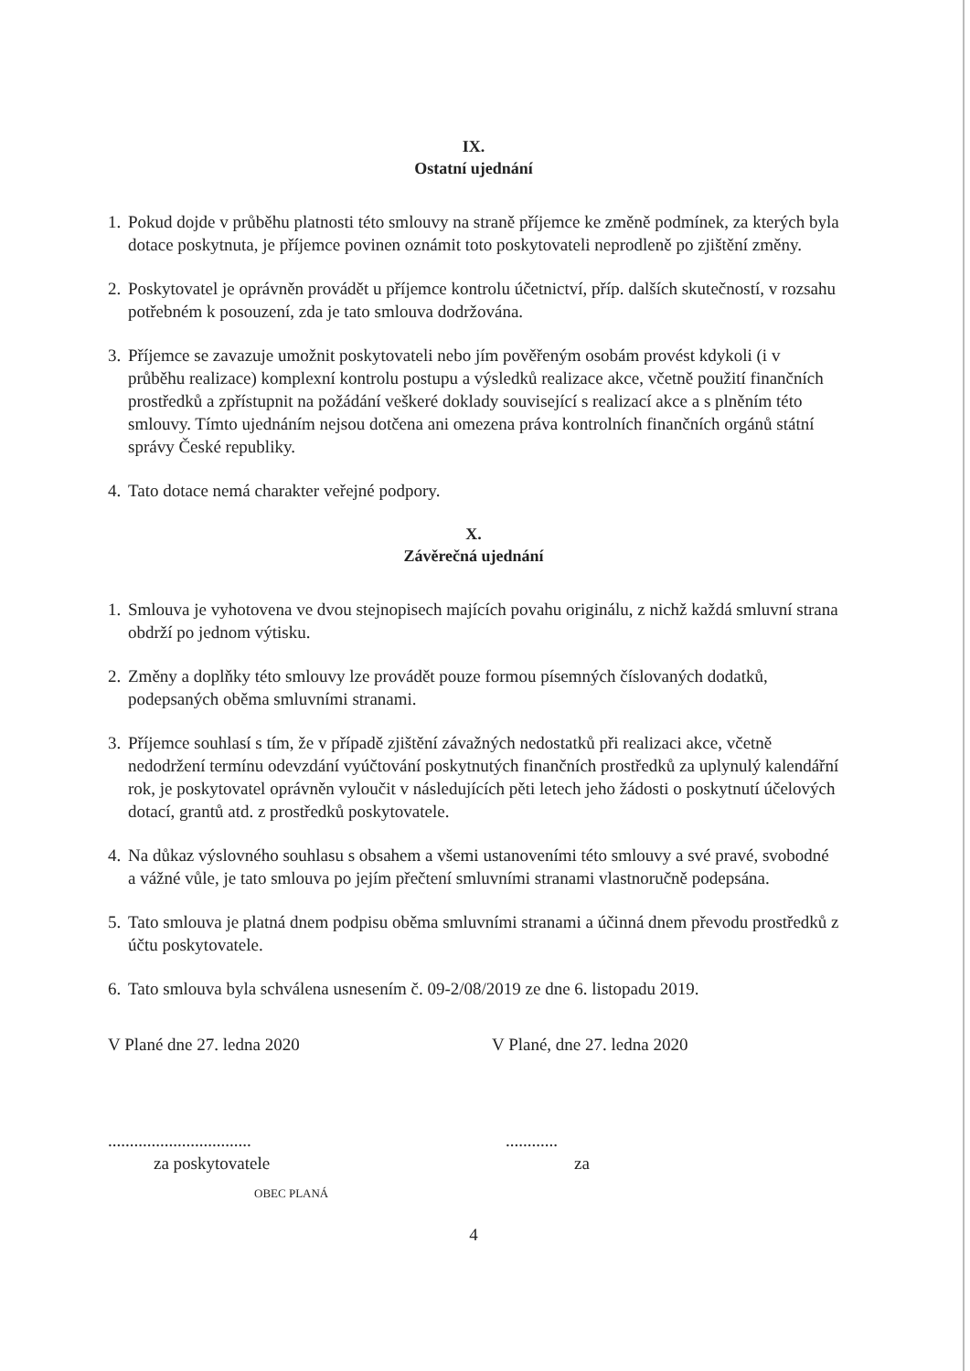IX.
Ostatní ujednání
1. Pokud dojde v průběhu platnosti této smlouvy na straně příjemce ke změně podmínek, za kterých byla dotace poskytnuta, je příjemce povinen oznámit toto poskytovateli neprodleně po zjištění změny.
2. Poskytovatel je oprávněn provádět u příjemce kontrolu účetnictví, příp. dalších skutečností, v rozsahu potřebném k posouzení, zda je tato smlouva dodržována.
3. Příjemce se zavazuje umožnit poskytovateli nebo jím pověřeným osobám provést kdykoli (i v průběhu realizace) komplexní kontrolu postupu a výsledků realizace akce, včetně použití finančních prostředků a zpřístupnit na požádání veškeré doklady související s realizací akce a s plněním této smlouvy. Tímto ujednáním nejsou dotčena ani omezena práva kontrolních finančních orgánů státní správy České republiky.
4. Tato dotace nemá charakter veřejné podpory.
X.
Závěrečná ujednání
1. Smlouva je vyhotovena ve dvou stejnopisech majících povahu originálu, z nichž každá smluvní strana obdrží po jednom výtisku.
2. Změny a doplňky této smlouvy lze provádět pouze formou písemných číslovaných dodatků, podepsaných oběma smluvními stranami.
3. Příjemce souhlasí s tím, že v případě zjištění závažných nedostatků při realizaci akce, včetně nedodržení termínu odevzdání vyúčtování poskytnutých finančních prostředků za uplynulý kalendářní rok, je poskytovatel oprávněn vyloučit v následujících pěti letech jeho žádosti o poskytnutí účelových dotací, grantů atd. z prostředků poskytovatele.
4. Na důkaz výslovného souhlasu s obsahem a všemi ustanoveními této smlouvy a své pravé, svobodné a vážné vůle, je tato smlouva po jejím přečtení smluvními stranami vlastnoručně podepsána.
5. Tato smlouva je platná dnem podpisu oběma smluvními stranami a účinná dnem převodu prostředků z účtu poskytovatele.
6. Tato smlouva byla schválena usnesením č. 09-2/08/2019 ze dne 6. listopadu 2019.
V Plané dne 27. ledna 2020
.................................
za poskytovatele
OBEC PLANÁ
V Plané, dne 27. ledna 2020
............
za
4